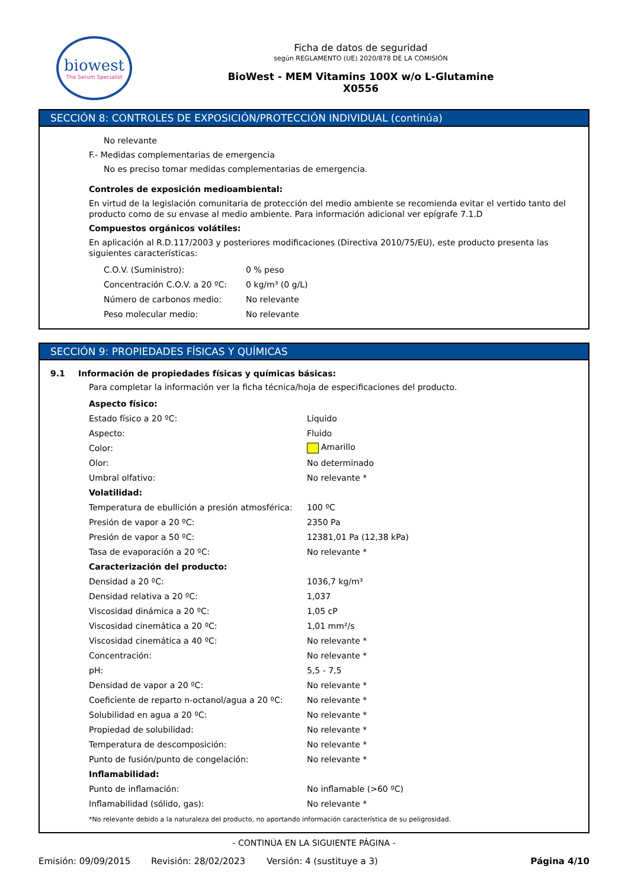biowest
The Serum Specialist
Ficha de datos de seguridad
según REGLAMENTO (UE) 2020/878 DE LA COMISIÓN
BioWest - MEM Vitamins 100X w/o L-Glutamine
X0556
SECCIÓN 8: CONTROLES DE EXPOSICIÓN/PROTECCIÓN INDIVIDUAL (continúa)
No relevante
F.- Medidas complementarias de emergencia
No es preciso tomar medidas complementarias de emergencia.
Controles de exposición medioambiental:
En virtud de la legislación comunitaria de protección del medio ambiente se recomienda evitar el vertido tanto del producto como de su envase al medio ambiente. Para información adicional ver epígrafe 7.1.D
Compuestos orgánicos volátiles:
En aplicación al R.D.117/2003 y posteriores modificaciones (Directiva 2010/75/EU), este producto presenta las siguientes características:
| C.O.V. (Suministro): | 0 % peso |
| Concentración C.O.V. a 20 ºC: | 0 kg/m³ (0 g/L) |
| Número de carbonos medio: | No relevante |
| Peso molecular medio: | No relevante |
SECCIÓN 9: PROPIEDADES FÍSICAS Y QUÍMICAS
9.1 Información de propiedades físicas y químicas básicas:
Para completar la información ver la ficha técnica/hoja de especificaciones del producto.
| Aspecto físico: | |
| Estado físico a 20 ºC: | Líquido |
| Aspecto: | Fluido |
| Color: | Amarillo |
| Olor: | No determinado |
| Umbral olfativo: | No relevante * |
| Volatilidad: | |
| Temperatura de ebullición a presión atmosférica: | 100 ºC |
| Presión de vapor a 20 ºC: | 2350 Pa |
| Presión de vapor a 50 ºC: | 12381,01 Pa (12,38 kPa) |
| Tasa de evaporación a 20 ºC: | No relevante * |
| Caracterización del producto: | |
| Densidad a 20 ºC: | 1036,7 kg/m³ |
| Densidad relativa a 20 ºC: | 1,037 |
| Viscosidad dinámica a 20 ºC: | 1,05 cP |
| Viscosidad cinemática a 20 ºC: | 1,01 mm²/s |
| Viscosidad cinemática a 40 ºC: | No relevante * |
| Concentración: | No relevante * |
| pH: | 5,5 - 7,5 |
| Densidad de vapor a 20 ºC: | No relevante * |
| Coeficiente de reparto n-octanol/agua a 20 ºC: | No relevante * |
| Solubilidad en agua a 20 ºC: | No relevante * |
| Propiedad de solubilidad: | No relevante * |
| Temperatura de descomposición: | No relevante * |
| Punto de fusión/punto de congelación: | No relevante * |
| Inflamabilidad: | |
| Punto de inflamación: | No inflamable (>60 ºC) |
| Inflamabilidad (sólido, gas): | No relevante * |
*No relevante debido a la naturaleza del producto, no aportando información característica de su peligrosidad.
- CONTINÚA EN LA SIGUIENTE PÁGINA -
Emisión: 09/09/2015 Revisión: 28/02/2023 Versión: 4 (sustituye a 3) Página 4/10